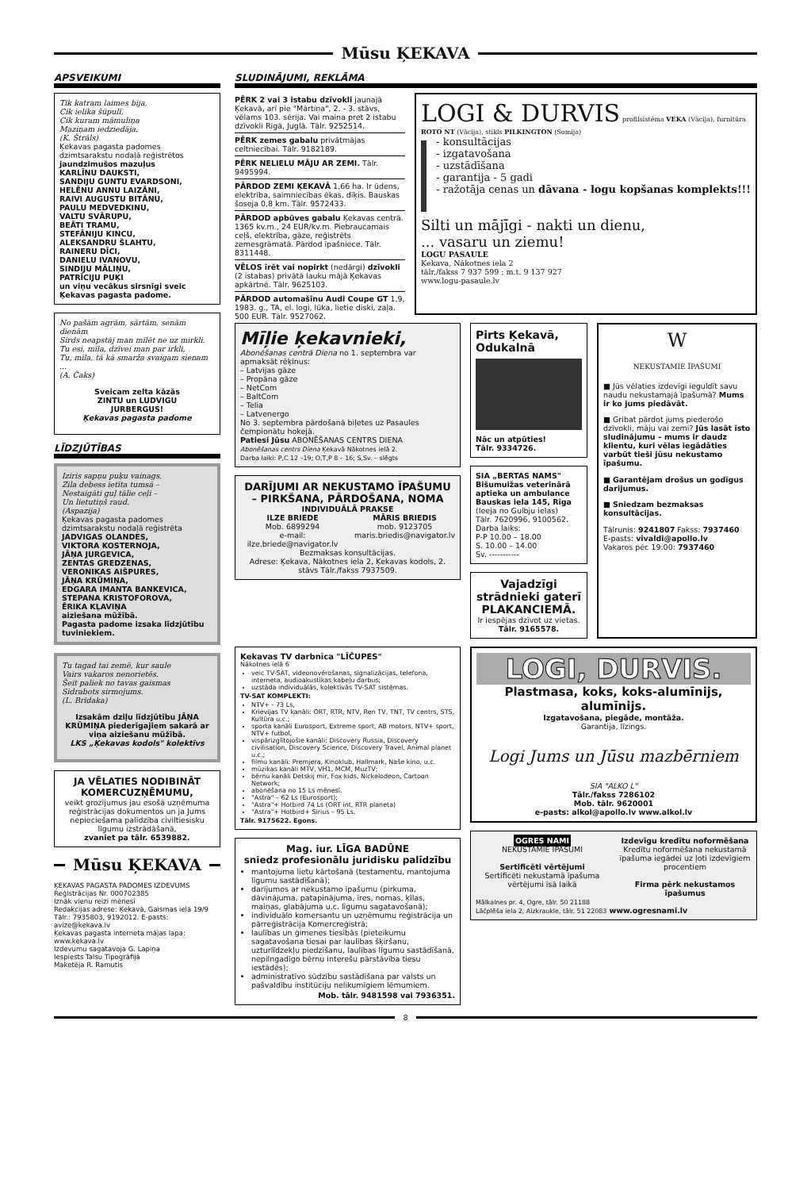Mūsu ĶEKAVA
APSVEIKUMI
Tik katram laimes bija,
Cik ielika šūpulī,
Cik kuram māmuliņa
Maziņam iedziedāja.
(K. Štrāls)
Ķekavas pagasta padomes dzimtsarakstu nodaļā reģistrētos jaundzimušos mazuļus
KARLĪNU DAUKSTI,
SANDIJU GUNTU EVARDSONI,
HELĒNU ANNU LAIZĀNI,
RAIVI AUGUSTU BITĀNU,
PAULU MEDVEDKINU,
VALTU SVĀRUPU,
BEĀTI TRAMU,
STEFĀNIJU KINCU,
ALEKSANDRU ŠLAHTU,
RAINERU DĪCI,
DANIELU IVANOVU,
SINDIJU MĀLIŅU,
PATRĪCIJU PUĶI
un viņu vecākus sirsnīgi sveic Ķekavas pagasta padome.
No pašām agrām, sārtām, senām dienām
Sirds neapstāj man mīlēt ne uz mirkli.
Tu esi, mīla, dzīvei man par irkli,
Tu, mīla, tā kā smarža svaigam sienam ...
(A. Čaks)
Sveicam zelta kāzās
ZINTU un LUDVIGU
JURBERGUS!
Ķekavas pagasta padome
LĪDZJŪTĪBAS
Iziris sapņu puķu vainags,
Zila debess ietīta tumsā –
Nestaigāti guļ tālie ceļi –
Un lietutiņš raud.
(Aspazija)
Ķekavas pagasta padomes dzimtsarakstu nodaļā reģistrēta
JADVIGAS OLANDES,
VIKTORA KOSTERNOJA,
JĀŅA JURGEVICA,
ZENTAS GREDZENAS,
VERONIKAS AIŠPURES,
JĀŅA KRŪMIŅA,
EDGARA IMANTA BANKEVICA,
STEPANA KRISTOFOROVA,
ĒRIKA KĻAVIŅA
aiziešana mūžībā.
Pagasta padome izsaka līdzjūtību tuviniekiem.
Tu tagad tai zemē, kur saule
Vairs vakaros nenorietēs.
Šeit paliek no tavas gaismas
Sidrabots sirmojums.
(L. Brīdaka)
Izsakām dziļu līdzjūtību JĀŅA KRŪMIŅA piederīgajiem sakarā ar viņa aiziešanu mūžībā.
LKS „Ķekavas kodols" kolektīvs
JA VĒLATIES NODIBINĀT KOMERCUZŅĒMUMU,
veikt grozījumus jau esošā uzņēmuma reģistrācijas dokumentos un ja Jums nepieciešama palīdzība civiltiesisku līgumu izstrādāšanā,
zvaniet pa tālr. 6539882.
Mūsu ĶEKAVA
ĶEKAVAS PAGASTA PADOMES IZDEVUMS
Reģistrācijas Nr. 000702385
Iznāk vienu reizi mēnesī
Redakcijas adrese: Ķekavā, Gaismas ielā 19/9
Tālr.: 7935803, 9192012. E-pasts: avize@kekava.lv
Ķekavas pagasta interneta mājas lapa: www.kekava.lv
Izdevumu sagatavoja G. Lapiņa
Iespiests Talsu Tipogrāfijā
Maketēja R. Ramutis
SLUDINĀJUMI, REKLĀMA
PĒRK 2 vai 3 istabu dzīvokli jaunajā Ķekavā, arī pie "Mārtiņa", 2. - 3. stāvs, vēlams 103. sērija. Vai maina pret 2 istabu dzīvokli Rīgā, Juglā. Tālr. 9252514.
PĒRK zemes gabalu privātmājas celtniecībai. Tālr. 9182189.
PĒRK NELIELU MĀJU AR ZEMI. Tālr. 9495994.
PĀRDOD ZEMI ĶEKAVĀ 1,66 ha. Ir ūdens, elektrība, saimniecības ēkas, dīķis. Bauskas šoseja 0,8 km. Tālr. 9572433.
PĀRDOD apbūves gabalu Ķekavas centrā. 1365 kv.m., 24 EUR/kv.m. Piebraucamais ceļš, elektrība, gāze, reģistrēts zemesgrāmatā. Pārdod īpašniece. Tālr. 8311448.
VĒLOS īrēt vai nopirkt (nedārgi) dzīvokli (2 istabas) privātā lauku mājā Ķekavas apkārtnē. Tālr. 9625103.
PĀRDOD automašīnu Audi Coupe GT 1,9, 1983. g., TA, el. logi, lūka, lietie diski, zaļa. 500 EUR. Tālr. 9527062.
LOGI & DURVIS profilsistēma VEKA (Vācija), furnitūra ROTO NT (Vācija), stikls PILKINGTON (Somija)
- konsultācijas
- izgatavošana
- uzstādīšana
- garantija - 5 gadi
- ražotāja cenas un dāvana - logu kopšanas komplekts!!!
Silti un mājīgi - nakti un dienu,
... vasaru un ziemu!
LOGU PASAULE
Ķekava, Nākotnes iela 2
tālr./fakss 7 937 599 ; m.t. 9 137 927
www.logu-pasaule.lv
Mīļie ķekavnieki,
Abonēšanas centrā Diena no 1. septembra var apmaksāt rēķinus:
– Latvijas gāze
– Propāna gāze
– NetCom
– BaltCom
– Telia
– Latvenergo
No 3. septembra pārdošanā biļetes uz Pasaules čempionātu hokejā.
Patiesi Jūsu ABONĒŠANAS CENTRS DIENA
Abonēšanas centrs Diena Ķekavā Nākotnes ielā 2.
Darba laiki: P,C 12 –19; O,T,P 8 – 16; S,Sv. – slēgts
DARĪJUMI AR NEKUSTAMO ĪPAŠUMU – PIRKŠANA, PĀRDOŠANA, NOMA
INDIVIDUĀLĀ PRAKSE
ILZE BRIEDE
Mob. 6899294
e-mail: ilze.briede@navigator.lv
MĀRIS BRIEDIS
mob. 9123705
maris.briedis@navigator.lv
Bezmaksas konsultācijas.
Adrese: Ķekava, Nākotnes iela 2, Ķekavas kodols, 2. stāvs Tālr./fakss 7937509.
Pirts Ķekavā, Odukalnā
Nāc un atpūties!
Tālr. 9334726.
SIA „BERTAS NAMS"
Bišumuižas veterinārā aptieka un ambulance
Bauskas iela 145, Rīga
(Ieeja no Gulbju ielas)
Tālr. 7620996, 9100562.
Darba laiks:
P-P 10.00 – 18.00
S. 10.00 – 14.00
Sv. -----------
Vajadzīgi strādnieki gaterī
PLAKANCIEMĀ.
Ir iespējas dzīvot uz vietas.
Tālr. 9165578.
W
NEKUSTAMIE ĪPAŠUMI
■ Jūs vēlaties izdevīgi ieguldīt savu naudu nekustamajā īpašumā? Mums ir ko jums piedāvāt.
■ Gribat pārdot jums piederošo dzīvokli, māju vai zemi? Jūs lasāt īsto sludinājumu – mums ir daudz klientu, kuri vēlas iegādāties varbūt tieši jūsu nekustamo īpašumu.
■ Garantējam drošus un godīgus darijumus.
■ Sniedzam bezmaksas konsultācijas.
Tālrunis: 9241807 Fakss: 7937460
E-pasts: vivaldi@apollo.lv
Vakaros pēc 19:00: 7937460
Ķekavas TV darbnīca "LĪČUPES"
Nākotnes ielā 6
veic TV-SAT, videonovērošanas, signalizācijas, telefona, interneta, audioakustikas kabeļu darbus;
uzstāda individuālās, kolektīvās TV-SAT sistēmas.
TV-SAT KOMPLEKTI:
NTV+ - 73 Ls,
Krievijas TV kanāli: ORT, RTR, NTV, Ren TV, TNT, TV centrs, STS, Kultūra u.c.;
sporta kanāli Eurosport, Extreme sport, AB motors, NTV+ sport, NTV+ futbol,
vispārizglītojošie kanāli: Discovery Russia, Discovery civilisation, Discovery Science, Discovery Travel, Animal planet u.c.;
filmu kanāli: Premjera, Kinoklub, Hallmark, Naše kino, u.c.
mūzikas kanāli MTV, VH1, MCM, MuzTV;
bērnu kanāli Detskij mir, Fox kids, Nickelodeon, Cartoon Network;
abonēšana no 15 Ls mēnesī.
"Astra" – 62 Ls (Eurosport);
"Astra"+ Hotbird 74 Ls (ORT int, RTR planeta)
"Astra"+ Hotbird+ Sirius – 95 Ls.
Tālr. 9175622. Egons.
Mag. iur. LĪGA BADŪNE
sniedz profesionālu juridisku palīdzību
mantojuma lietu kārtošanā (testamentu, mantojuma līgumu sastādīšanā);
darījumos ar nekustamo īpašumu (pirkuma, dāvinājuma, patapinājuma, īres, nomas, ķīlas, maiņas, glabājuma u.c. līgumu sagatavošanā);
individuālo komersantu un uzņēmumu reģistrācija un pārreģistrācija Komercreģistrā;
laulības un ģimenes tiesībās (pieteikumu sagatavošana tiesai par laulības šķiršanu, uzturlīdzekļu piedzīšanu, laulības līgumu sastādīšanā, nepilngadīgo bērnu interešu pārstāvība tiesu iestādēs);
administratīvo sūdzību sastādīšana par valsts un pašvaldību institūciju nelikumīgiem lēmumiem.
Mob. tālr. 9481598 vai 7936351.
LOGI, DURVIS.
Plastmasa, koks, koks-alumīnijs, alumīnijs.
Izgatavošana, piegāde, montāža.
Garantija, līzings.
Logi Jums un Jūsu mazbērniem
SIA "ALKO L"
Tālr./fakss 7286102
Mob. tālr. 9620001
e-pasts: alkol@apollo.lv www.alkol.lv
OGRES NAMI
NEKUSTAMIE ĪPAŠUMI
Sertificēti vērtējumi
Sertificēti nekustamā īpašuma vērtējumi īsā laikā
Izdevīgu kredītu noformēšana
Kredītu noformēšana nekustamā īpašuma iegādei uz ļoti izdevīgiem procentiem
Firma pērk nekustamos īpašumus
Mālkalnes pr. 4, Ogre, tālr. 50 21188
Lāčplēša iela 2, Aizkraukle, tālr. 51 22083 www.ogresnami.lv
8